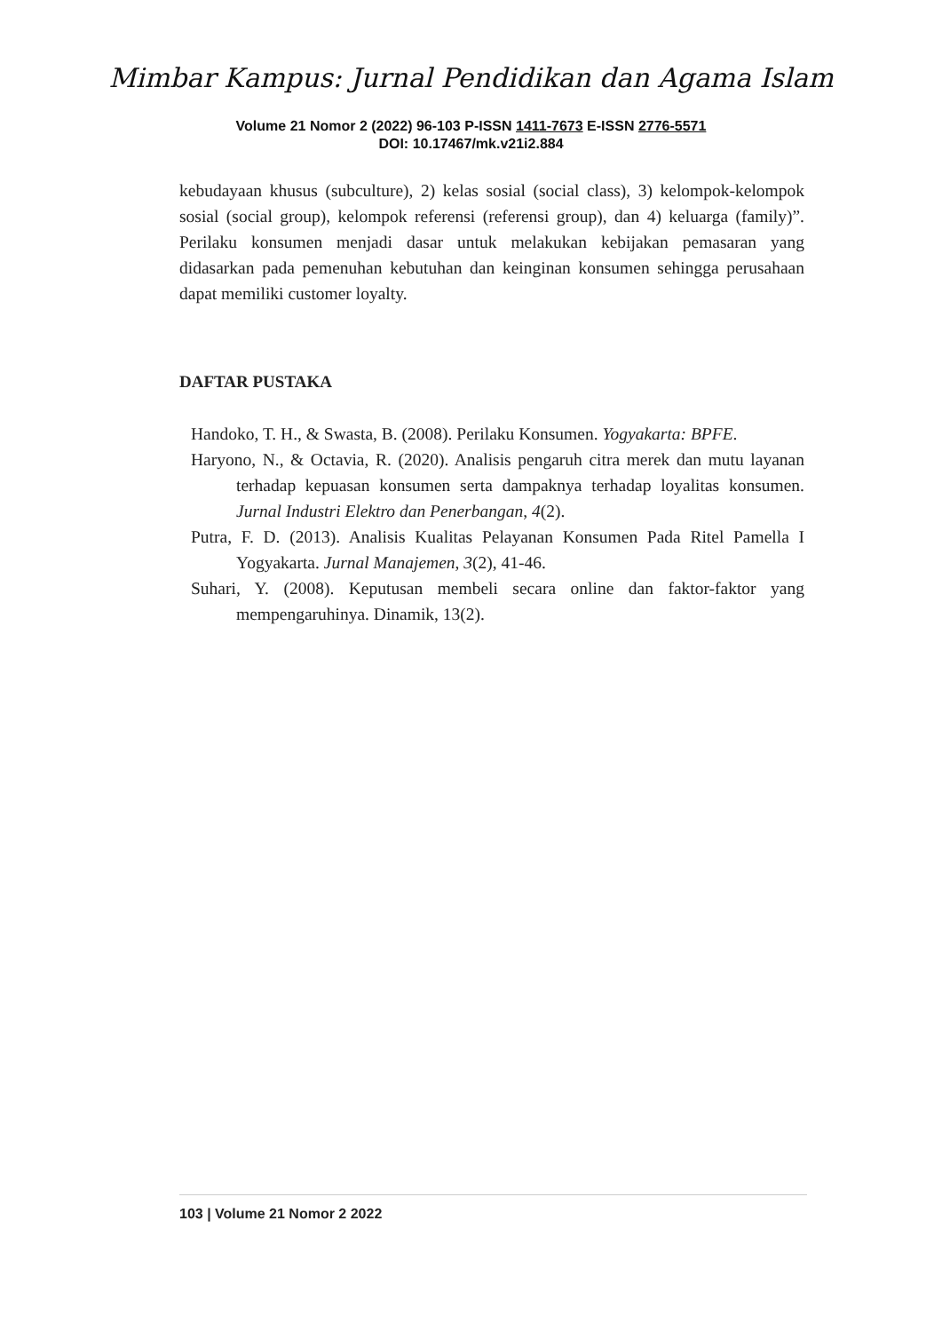Mimbar Kampus: Jurnal Pendidikan dan Agama Islam
Volume 21 Nomor 2 (2022) 96-103 P-ISSN 1411-7673 E-ISSN 2776-5571
DOI: 10.17467/mk.v21i2.884
kebudayaan khusus (subculture), 2) kelas sosial (social class), 3) kelompok-kelompok sosial (social group), kelompok referensi (referensi group), dan 4) keluarga (family)”. Perilaku konsumen menjadi dasar untuk melakukan kebijakan pemasaran yang didasarkan pada pemenuhan kebutuhan dan keinginan konsumen sehingga perusahaan dapat memiliki customer loyalty.
DAFTAR PUSTAKA
Handoko, T. H., & Swasta, B. (2008). Perilaku Konsumen. Yogyakarta: BPFE.
Haryono, N., & Octavia, R. (2020). Analisis pengaruh citra merek dan mutu layanan terhadap kepuasan konsumen serta dampaknya terhadap loyalitas konsumen. Jurnal Industri Elektro dan Penerbangan, 4(2).
Putra, F. D. (2013). Analisis Kualitas Pelayanan Konsumen Pada Ritel Pamella I Yogyakarta. Jurnal Manajemen, 3(2), 41-46.
Suhari, Y. (2008). Keputusan membeli secara online dan faktor-faktor yang mempengaruhinya. Dinamik, 13(2).
103 | Volume 21 Nomor 2 2022